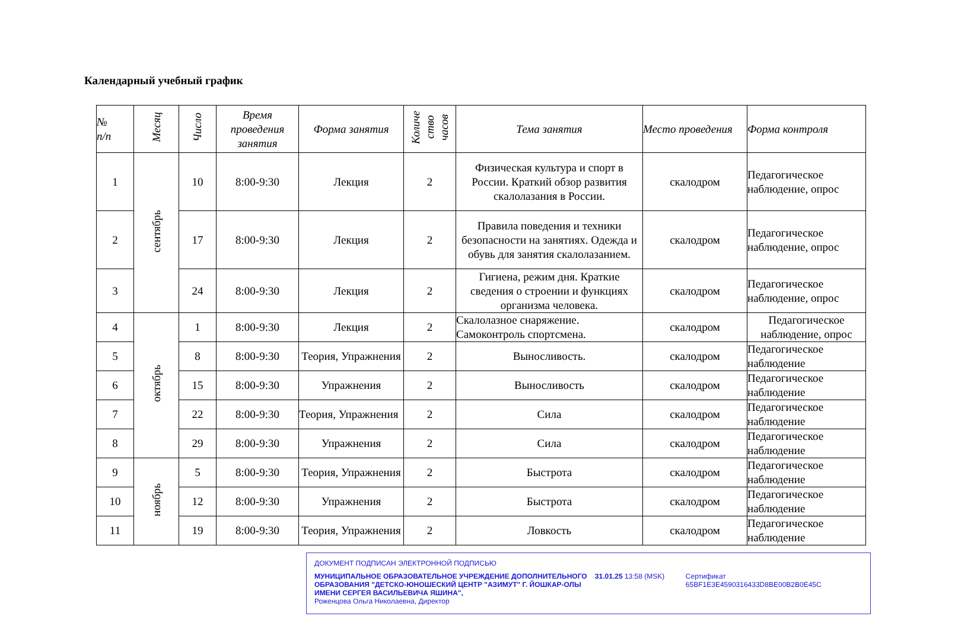Календарный учебный график
| № п/п | Месяц | Число | Время проведения занятия | Форма занятия | Количе ство часов | Тема занятия | Место проведения | Форма контроля |
| --- | --- | --- | --- | --- | --- | --- | --- | --- |
| 1 | сентябрь | 10 | 8:00-9:30 | Лекция | 2 | Физическая культура и спорт в России. Краткий обзор развития скалолазания в России. | скалодром | Педагогическое наблюдение, опрос |
| 2 | | 17 | 8:00-9:30 | Лекция | 2 | Правила поведения и техники безопасности на занятиях. Одежда и обувь для занятия скалолазанием. | скалодром | Педагогическое наблюдение, опрос |
| 3 | | 24 | 8:00-9:30 | Лекция | 2 | Гигиена, режим дня. Краткие сведения о строении и функциях организма человека. | скалодром | Педагогическое наблюдение, опрос |
| 4 | октябрь | 1 | 8:00-9:30 | Лекция | 2 | Скалолазное снаряжение. Самоконтроль спортсмена. | скалодром | Педагогическое наблюдение, опрос |
| 5 | | 8 | 8:00-9:30 | Теория, Упражнения | 2 | Выносливость. | скалодром | Педагогическое наблюдение |
| 6 | | 15 | 8:00-9:30 | Упражнения | 2 | Выносливость | скалодром | Педагогическое наблюдение |
| 7 | | 22 | 8:00-9:30 | Теория, Упражнения | 2 | Сила | скалодром | Педагогическое наблюдение |
| 8 | | 29 | 8:00-9:30 | Упражнения | 2 | Сила | скалодром | Педагогическое наблюдение |
| 9 | ноябрь | 5 | 8:00-9:30 | Теория, Упражнения | 2 | Быстрота | скалодром | Педагогическое наблюдение |
| 10 | | 12 | 8:00-9:30 | Упражнения | 2 | Быстрота | скалодром | Педагогическое наблюдение |
| 11 | | 19 | 8:00-9:30 | Теория, Упражнения | 2 | Ловкость | скалодром | Педагогическое наблюдение |
ДОКУМЕНТ ПОДПИСАН ЭЛЕКТРОННОЙ ПОДПИСЬЮ
МУНИЦИПАЛЬНОЕ ОБРАЗОВАТЕЛЬНОЕ УЧРЕЖДЕНИЕ ДОПОЛНИТЕЛЬНОГО ОБРАЗОВАНИЯ "ДЕТСКО-ЮНОШЕСКИЙ ЦЕНТР "АЗИМУТ" Г. ЙОШКАР-ОЛЫ ИМЕНИ СЕРГЕЯ ВАСИЛЬЕВИЧА ЯШИНА",
Роженцова Ольга Николаевна, Директор
31.01.25 13:58 (MSK) Сертификат 65BF1E3E4590316433D8BE00B2B0E45C